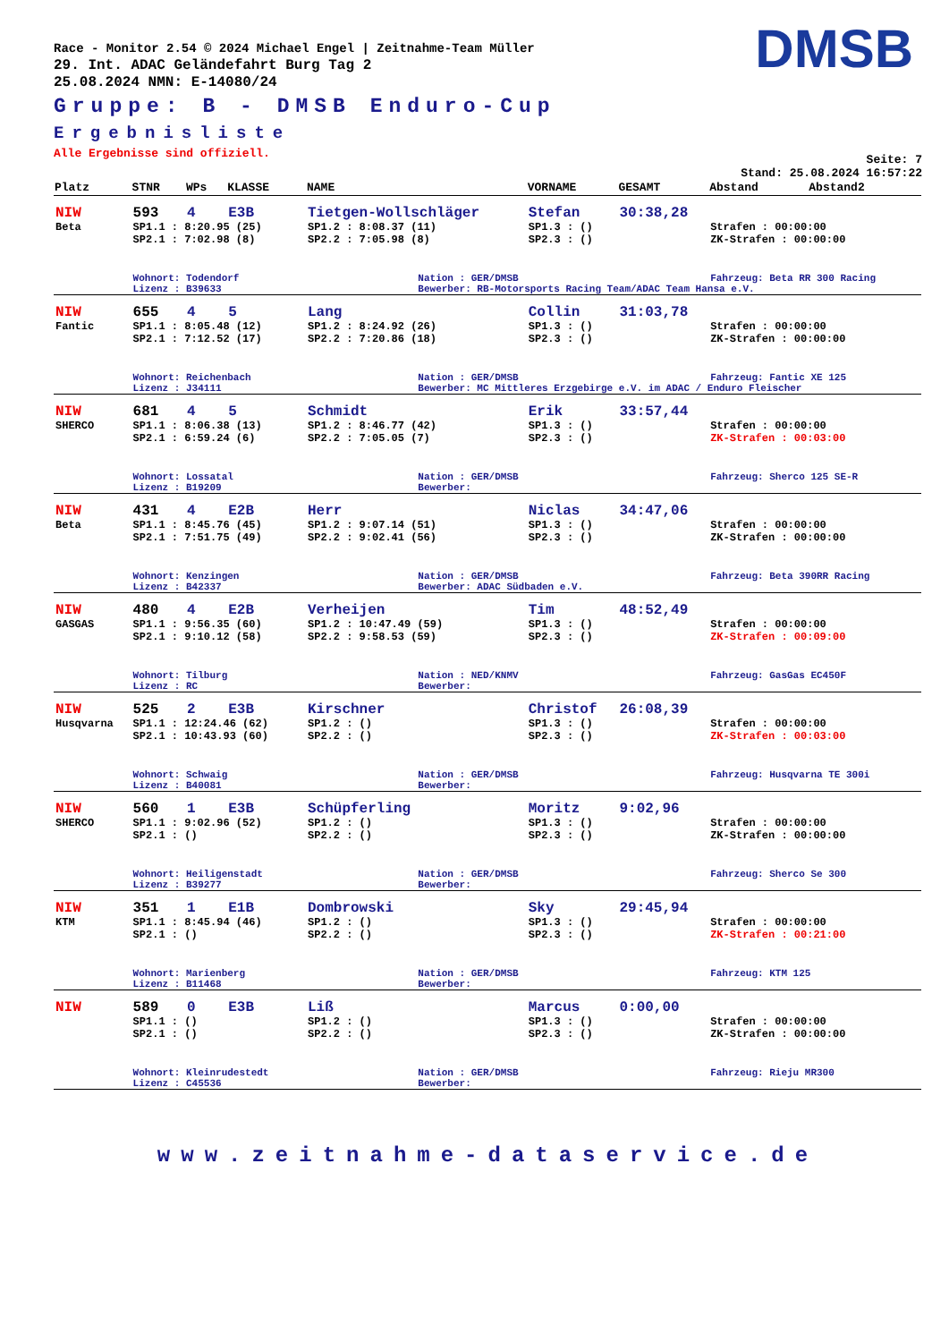DMSB
Race - Monitor 2.54 © 2024 Michael Engel | Zeitnahme-Team Müller
29. Int. ADAC Geländefahrt Burg Tag 2
25.08.2024 NMN: E-14080/24
Gruppe: B - DMSB Enduro-Cup
Ergebnisliste
Alle Ergebnisse sind offiziell.
Seite: 7
Stand: 25.08.2024 16:57:22
| Platz | STNR | WPs | KLASSE | NAME | | VORNAME | GESAMT | Abstand | Abstand2 |
| --- | --- | --- | --- | --- | --- | --- | --- | --- | --- |
| NIW | 593 | 4 | E3B | Tietgen-Wollschläger | | Stefan | 30:38,28 | | |
| Beta | SP1.1 : 8:20.95 (25) | | | SP1.2 : 8:08.37 (11) | | SP1.3 : () | | Strafen : 00:00:00 | |
| | SP2.1 : 7:02.98 (8) | | | SP2.2 : 7:05.98 (8) | | SP2.3 : () | | ZK-Strafen : 00:00:00 | |
| | Wohnort: Todendorf | | | | Nation : GER/DMSB | | | Fahrzeug: Beta RR 300 Racing | |
| | Lizenz : B39633 | | | | Bewerber: RB-Motorsports Racing Team/ADAC Team Hansa e.V. | | | | |
| NIW | 655 | 4 | 5 | Lang | | Collin | 31:03,78 | | |
| Fantic | SP1.1 : 8:05.48 (12) | | | SP1.2 : 8:24.92 (26) | | SP1.3 : () | | Strafen : 00:00:00 | |
| | SP2.1 : 7:12.52 (17) | | | SP2.2 : 7:20.86 (18) | | SP2.3 : () | | ZK-Strafen : 00:00:00 | |
| | Wohnort: Reichenbach | | | | Nation : GER/DMSB | | | Fahrzeug: Fantic XE 125 | |
| | Lizenz : J34111 | | | | Bewerber: MC Mittleres Erzgebirge e.V. im ADAC / Enduro Fleischer | | | | |
| NIW | 681 | 4 | 5 | Schmidt | | Erik | 33:57,44 | | |
| SHERCO | SP1.1 : 8:06.38 (13) | | | SP1.2 : 8:46.77 (42) | | SP1.3 : () | | Strafen : 00:00:00 | |
| | SP2.1 : 6:59.24 (6) | | | SP2.2 : 7:05.05 (7) | | SP2.3 : () | | ZK-Strafen : 00:03:00 | |
| | Wohnort: Lossatal | | | | Nation : GER/DMSB | | | Fahrzeug: Sherco 125 SE-R | |
| | Lizenz : B19209 | | | | Bewerber: | | | | |
| NIW | 431 | 4 | E2B | Herr | | Niclas | 34:47,06 | | |
| Beta | SP1.1 : 8:45.76 (45) | | | SP1.2 : 9:07.14 (51) | | SP1.3 : () | | Strafen : 00:00:00 | |
| | SP2.1 : 7:51.75 (49) | | | SP2.2 : 9:02.41 (56) | | SP2.3 : () | | ZK-Strafen : 00:00:00 | |
| | Wohnort: Kenzingen | | | | Nation : GER/DMSB | | | Fahrzeug: Beta 390RR Racing | |
| | Lizenz : B42337 | | | | Bewerber: ADAC Südbaden e.V. | | | | |
| NIW | 480 | 4 | E2B | Verheijen | | Tim | 48:52,49 | | |
| GASGAS | SP1.1 : 9:56.35 (60) | | | SP1.2 : 10:47.49 (59) | | SP1.3 : () | | Strafen : 00:00:00 | |
| | SP2.1 : 9:10.12 (58) | | | SP2.2 : 9:58.53 (59) | | SP2.3 : () | | ZK-Strafen : 00:09:00 | |
| | Wohnort: Tilburg | | | | Nation : NED/KNMV | | | Fahrzeug: GasGas EC450F | |
| | Lizenz : RC | | | | Bewerber: | | | | |
| NIW | 525 | 2 | E3B | Kirschner | | Christof | 26:08,39 | | |
| Husqvarna | SP1.1 : 12:24.46 (62) | | | SP1.2 : () | | SP1.3 : () | | Strafen : 00:00:00 | |
| | SP2.1 : 10:43.93 (60) | | | SP2.2 : () | | SP2.3 : () | | ZK-Strafen : 00:03:00 | |
| | Wohnort: Schwaig | | | | Nation : GER/DMSB | | | Fahrzeug: Husqvarna TE 300i | |
| | Lizenz : B40081 | | | | Bewerber: | | | | |
| NIW | 560 | 1 | E3B | Schüpferling | | Moritz | 9:02,96 | | |
| SHERCO | SP1.1 : 9:02.96 (52) | | | SP1.2 : () | | SP1.3 : () | | Strafen : 00:00:00 | |
| | SP2.1 : () | | | SP2.2 : () | | SP2.3 : () | | ZK-Strafen : 00:00:00 | |
| | Wohnort: Heiligenstadt | | | | Nation : GER/DMSB | | | Fahrzeug: Sherco Se 300 | |
| | Lizenz : B39277 | | | | Bewerber: | | | | |
| NIW | 351 | 1 | E1B | Dombrowski | | Sky | 29:45,94 | | |
| KTM | SP1.1 : 8:45.94 (46) | | | SP1.2 : () | | SP1.3 : () | | Strafen : 00:00:00 | |
| | SP2.1 : () | | | SP2.2 : () | | SP2.3 : () | | ZK-Strafen : 00:21:00 | |
| | Wohnort: Marienberg | | | | Nation : GER/DMSB | | | Fahrzeug: KTM 125 | |
| | Lizenz : B11468 | | | | Bewerber: | | | | |
| NIW | 589 | 0 | E3B | Liß | | Marcus | 0:00,00 | | |
| | SP1.1 : () | | | SP1.2 : () | | SP1.3 : () | | Strafen : 00:00:00 | |
| | SP2.1 : () | | | SP2.2 : () | | SP2.3 : () | | ZK-Strafen : 00:00:00 | |
| | Wohnort: Kleinrudestedt | | | | Nation : GER/DMSB | | | Fahrzeug: Rieju MR300 | |
| | Lizenz : C45536 | | | | Bewerber: | | | | |
www.zeitnahme-dataservice.de